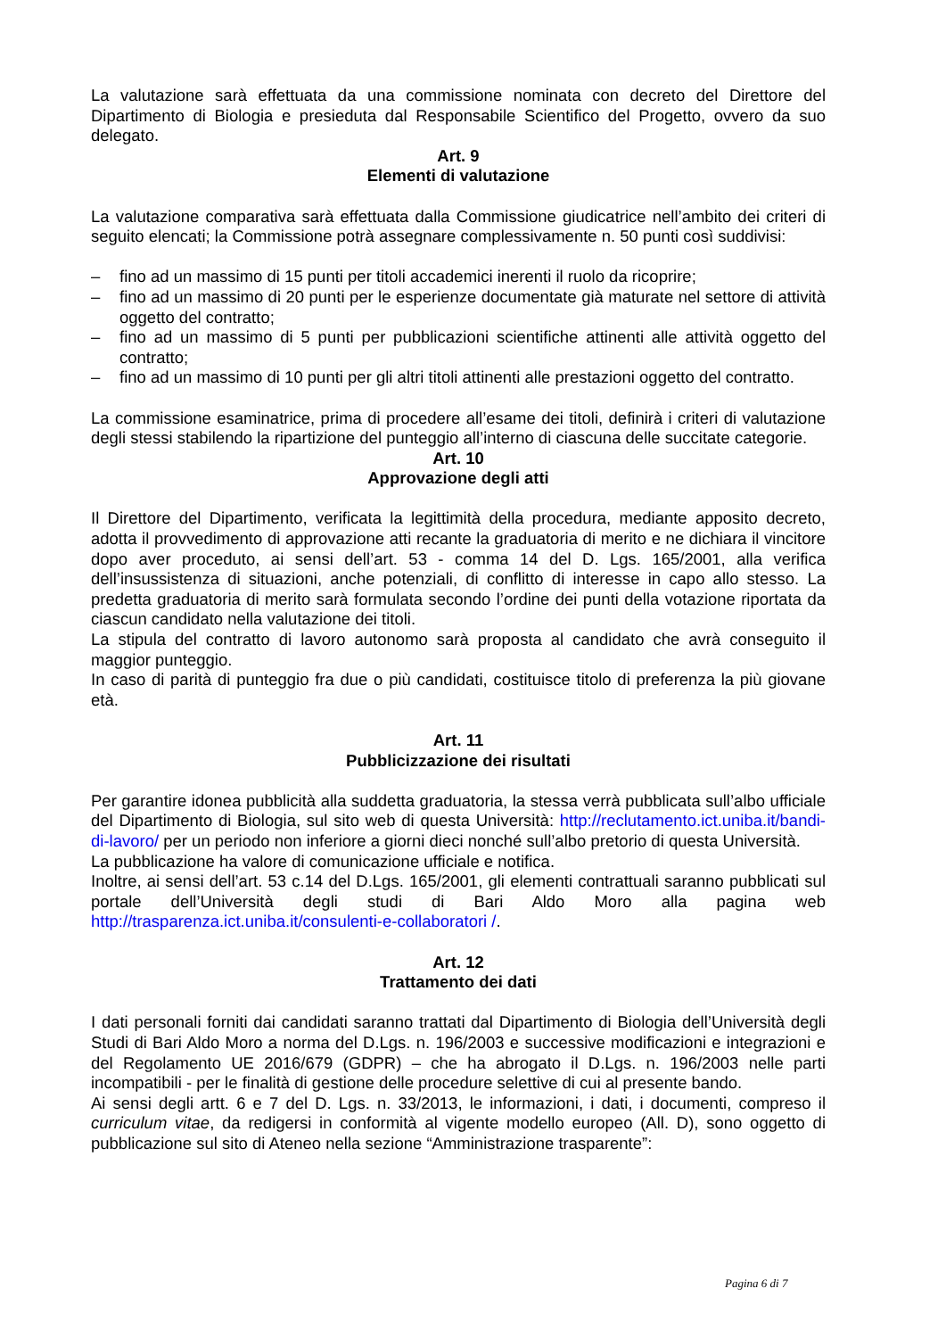La valutazione sarà effettuata da una commissione nominata con decreto del Direttore del Dipartimento di Biologia e presieduta dal Responsabile Scientifico del Progetto, ovvero da suo delegato.
Art. 9
Elementi di valutazione
La valutazione comparativa sarà effettuata dalla Commissione giudicatrice nell’ambito dei criteri di seguito elencati; la Commissione potrà assegnare complessivamente n. 50 punti così suddivisi:
– fino ad un massimo di 15 punti per titoli accademici inerenti il ruolo da ricoprire;
– fino ad un massimo di 20 punti per le esperienze documentate già maturate nel settore di attività oggetto del contratto;
– fino ad un massimo di 5 punti per pubblicazioni scientifiche attinenti alle attività oggetto del contratto;
– fino ad un massimo di 10 punti per gli altri titoli attinenti alle prestazioni oggetto del contratto.
La commissione esaminatrice, prima di procedere all’esame dei titoli, definirà i criteri di valutazione degli stessi stabilendo la ripartizione del punteggio all’interno di ciascuna delle succitate categorie.
Art. 10
Approvazione degli atti
Il Direttore del Dipartimento, verificata la legittimità della procedura, mediante apposito decreto, adotta il provvedimento di approvazione atti recante la graduatoria di merito e ne dichiara il vincitore dopo aver proceduto, ai sensi dell’art. 53 - comma 14 del D. Lgs. 165/2001, alla verifica dell’insussistenza di situazioni, anche potenziali, di conflitto di interesse in capo allo stesso. La predetta graduatoria di merito sarà formulata secondo l’ordine dei punti della votazione riportata da ciascun candidato nella valutazione dei titoli.
La stipula del contratto di lavoro autonomo sarà proposta al candidato che avrà conseguito il maggior punteggio.
In caso di parità di punteggio fra due o più candidati, costituisce titolo di preferenza la più giovane età.
Art. 11
Pubblicizzazione dei risultati
Per garantire idonea pubblicità alla suddetta graduatoria, la stessa verrà pubblicata sull’albo ufficiale del Dipartimento di Biologia, sul sito web di questa Università: http://reclutamento.ict.uniba.it/bandi-di-lavoro/ per un periodo non inferiore a giorni dieci nonché sull’albo pretorio di questa Università.
La pubblicazione ha valore di comunicazione ufficiale e notifica.
Inoltre, ai sensi dell’art. 53 c.14 del D.Lgs. 165/2001, gli elementi contrattuali saranno pubblicati sul portale dell’Università degli studi di Bari Aldo Moro alla pagina web http://trasparenza.ict.uniba.it/consulenti-e-collaboratori /.
Art. 12
Trattamento dei dati
I dati personali forniti dai candidati saranno trattati dal Dipartimento di Biologia dell’Università degli Studi di Bari Aldo Moro a norma del D.Lgs. n. 196/2003 e successive modificazioni e integrazioni e del Regolamento UE 2016/679 (GDPR) – che ha abrogato il D.Lgs. n. 196/2003 nelle parti incompatibili - per le finalità di gestione delle procedure selettive di cui al presente bando.
Ai sensi degli artt. 6 e 7 del D. Lgs. n. 33/2013, le informazioni, i dati, i documenti, compreso il curriculum vitae, da redigersi in conformità al vigente modello europeo (All. D), sono oggetto di pubblicazione sul sito di Ateneo nella sezione “Amministrazione trasparente”:
Pagina 6 di 7